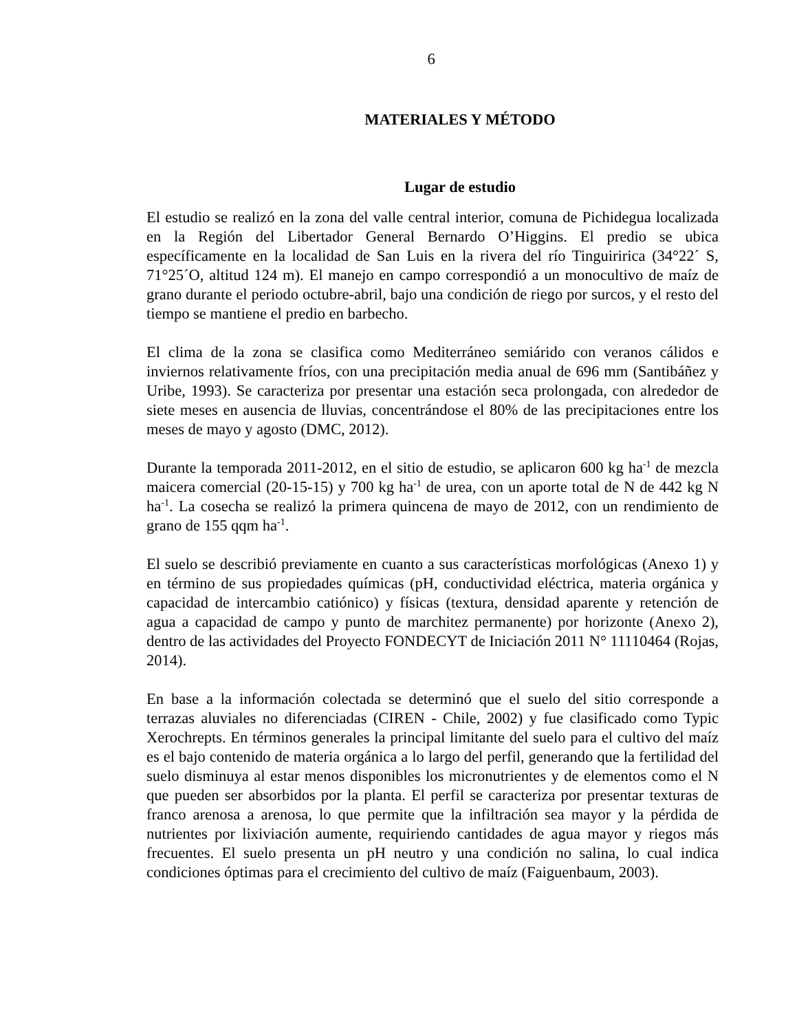6
MATERIALES Y MÉTODO
Lugar de estudio
El estudio se realizó en la zona del valle central interior, comuna de Pichidegua localizada en la Región del Libertador General Bernardo O’Higgins. El predio se ubica específicamente en la localidad de San Luis en la rivera del río Tinguiririca (34°22´ S, 71°25´O, altitud 124 m). El manejo en campo correspondió a un monocultivo de maíz de grano durante el periodo octubre-abril, bajo una condición de riego por surcos, y el resto del tiempo se mantiene el predio en barbecho.
El clima de la zona se clasifica como Mediterráneo semiárido con veranos cálidos e inviernos relativamente fríos, con una precipitación media anual de 696 mm (Santibáñez y Uribe, 1993). Se caracteriza por presentar una estación seca prolongada, con alrededor de siete meses en ausencia de lluvias, concentrándose el 80% de las precipitaciones entre los meses de mayo y agosto (DMC, 2012).
Durante la temporada 2011-2012, en el sitio de estudio, se aplicaron 600 kg ha<sup>-1</sup> de mezcla maicera comercial (20-15-15) y 700 kg ha<sup>-1</sup> de urea, con un aporte total de N de 442 kg N ha<sup>-1</sup>. La cosecha se realizó la primera quincena de mayo de 2012, con un rendimiento de grano de 155 qqm ha<sup>-1</sup>.
El suelo se describió previamente en cuanto a sus características morfológicas (Anexo 1) y en término de sus propiedades químicas (pH, conductividad eléctrica, materia orgánica y capacidad de intercambio catiónico) y físicas (textura, densidad aparente y retención de agua a capacidad de campo y punto de marchitez permanente) por horizonte (Anexo 2), dentro de las actividades del Proyecto FONDECYT de Iniciación 2011 N° 11110464 (Rojas, 2014).
En base a la información colectada se determinó que el suelo del sitio corresponde a terrazas aluviales no diferenciadas (CIREN - Chile, 2002) y fue clasificado como Typic Xerochrepts. En términos generales la principal limitante del suelo para el cultivo del maíz es el bajo contenido de materia orgánica a lo largo del perfil, generando que la fertilidad del suelo disminuya al estar menos disponibles los micronutrientes y de elementos como el N que pueden ser absorbidos por la planta. El perfil se caracteriza por presentar texturas de franco arenosa a arenosa, lo que permite que la infiltración sea mayor y la pérdida de nutrientes por lixiviación aumente, requiriendo cantidades de agua mayor y riegos más frecuentes. El suelo presenta un pH neutro y una condición no salina, lo cual indica condiciones óptimas para el crecimiento del cultivo de maíz (Faiguenbaum, 2003).